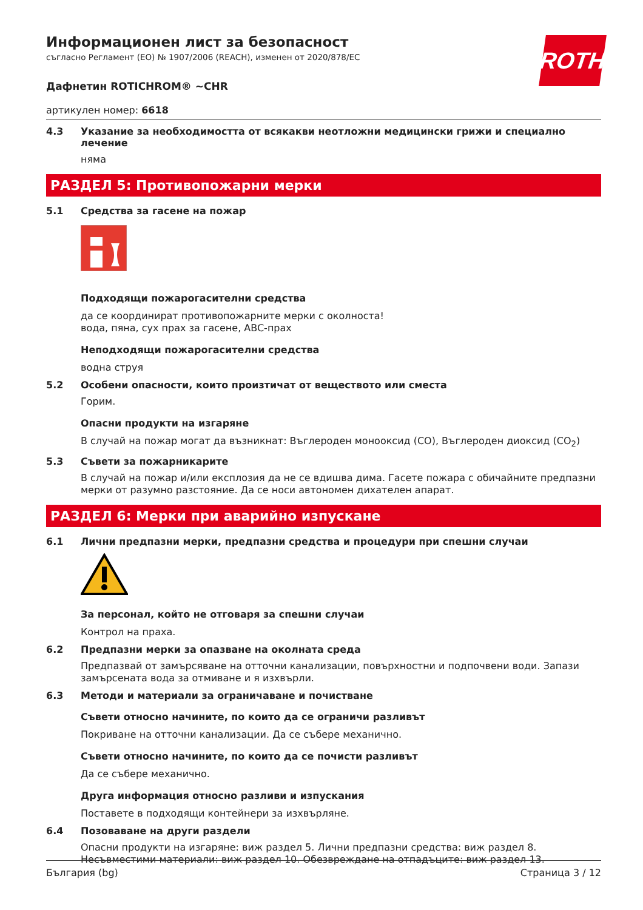ROTH
Информационен лист за безопасност
съгласно Регламент (ЕО) № 1907/2006 (REACH), изменен от 2020/878/ЕС
Дафнетин ROTICHROM® ~CHR
артикулен номер: 6618
4.3 Указание за необходимостта от всякакви неотложни медицински грижи и специално лечение
няма
РАЗДЕЛ 5: Противопожарни мерки
5.1 Средства за гасене на пожар
Подходящи пожарогасителни средства
да се координират противопожарните мерки с околноста!
вода, пяна, сух прах за гасене, ABC-прах
Неподходящи пожарогасителни средства
водна струя
5.2 Особени опасности, които произтичат от веществото или сместа
Горим.
Опасни продукти на изгаряне
В случай на пожар могат да възникнат: Въглероден монооксид (CO), Въглероден диоксид (CO<sub>2</sub>)
5.3 Съвети за пожарникарите
В случай на пожар и/или експлозия да не се вдишва дима. Гасете пожара с обичайните предпазни мерки от разумно разстояние. Да се носи автономен дихателен апарат.
РАЗДЕЛ 6: Мерки при аварийно изпускане
6.1 Лични предпазни мерки, предпазни средства и процедури при спешни случаи
За персонал, който не отговаря за спешни случаи
Контрол на праха.
6.2 Предпазни мерки за опазване на околната среда
Предпазвай от замърсяване на отточни канализации, повърхностни и подпочвени води. Запази замърсената вода за отмиване и я изхвърли.
6.3 Методи и материали за ограничаване и почистване
Съвети относно начините, по които да се ограничи разливът
Покриване на отточни канализации. Да се събере механично.
Съвети относно начините, по които да се почисти разливът
Да се събере механично.
Друга информация относно разливи и изпускания
Поставете в подходящи контейнери за изхвърляне.
6.4 Позоваване на други раздели
Опасни продукти на изгаряне: виж раздел 5. Лични предпазни средства: виж раздел 8. Несъвместими материали: виж раздел 10. Обезвреждане на отпадъците: виж раздел 13.
България (bg) Страница 3 / 12